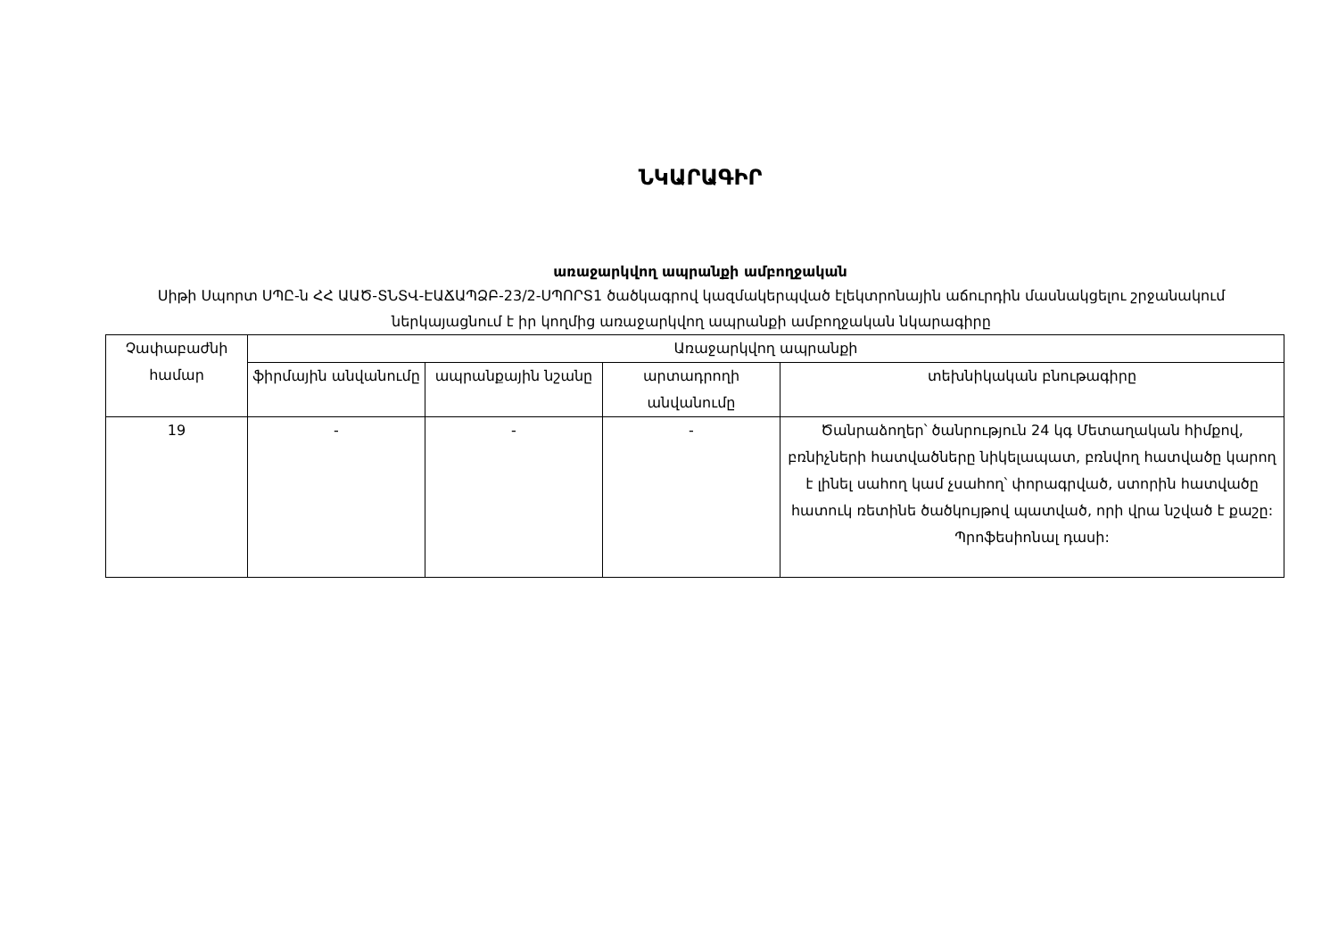ՆԿԱՐԱԳԻՐ
առաջարկվող ապրանքի ամբողջական
Սիթի Սպորտ ՍՊԸ-ն ՀՀ ԱԱԾ-ՏՆՏՎ-ԷԱՃԱՊՁԲ-23/2-ՍՊՈՐՏ1 ծածկագրով կազմակերպված էլեկտրոնային աճուրդին մասնակցելու շրջանակում ներկայացնում է իր կողմից առաջարկվող ապրանքի ամբողջական նկարագիրը
| Չափաբաժնի համար | Առաջարկվող ապրանքի | | | |
| --- | --- | --- | --- | --- |
| | ֆիրմային անվանումը | ապրանքային նշանը | արտադրողի անվանումը | տեխնիկական բնութագիրը |
| 19 | - | - | - | Ծանրաձողեր՝ ծանրություն 24 կգ Մետաղական հիմքով, բռնիչների հատվածները նիկելապատ, բռնվող հատվածը կարող է լինել սահող կամ չսահող՝ փորագրված, ստորին հատվածը հատուկ ռետինե ծածկույթով պատված, որի վրա նշված է քաշը: Պրոֆեսիոնալ դասի: |